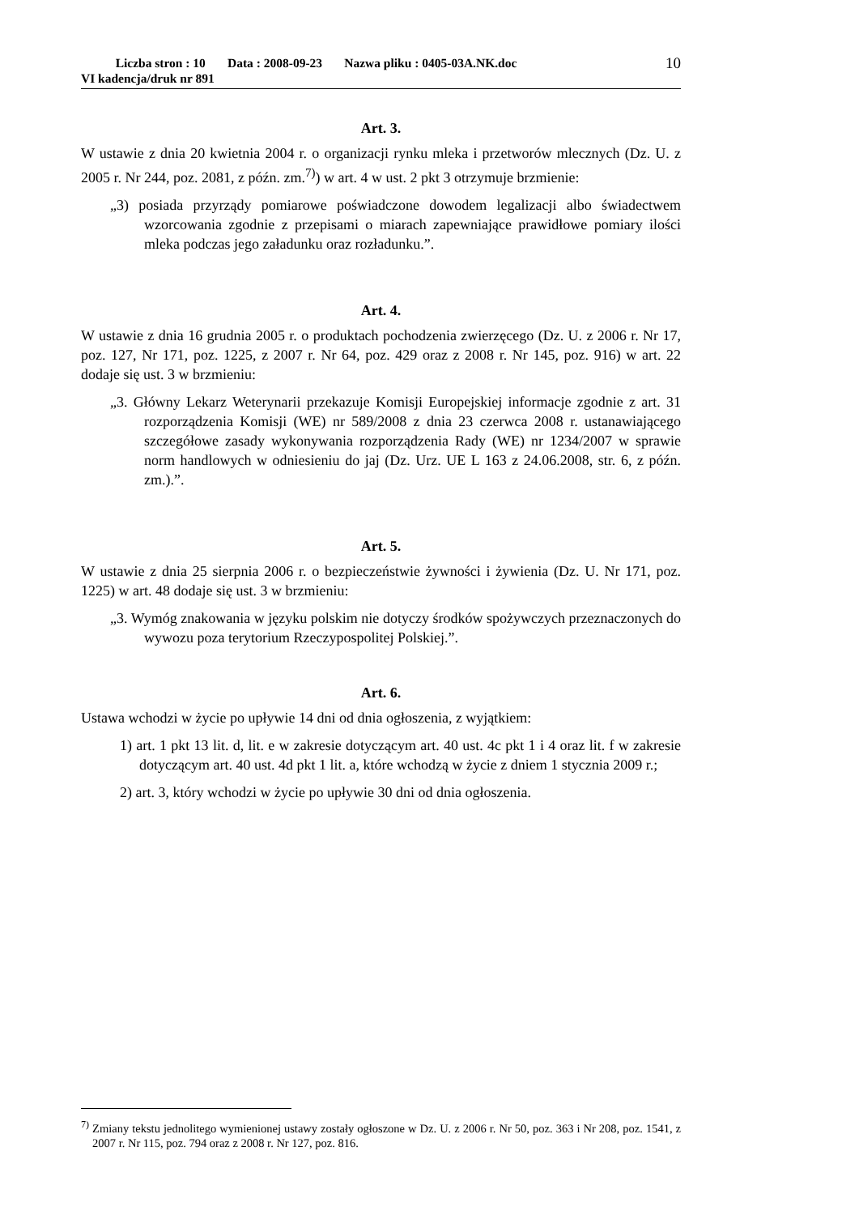Liczba stron : 10 Data : 2008-09-23 Nazwa pliku : 0405-03A.NK.doc
VI kadencja/druk nr 891
10
Art. 3.
W ustawie z dnia 20 kwietnia 2004 r. o organizacji rynku mleka i przetworów mlecznych (Dz. U. z 2005 r. Nr 244, poz. 2081, z późn. zm.<sup>7)</sup>) w art. 4 w ust. 2 pkt 3 otrzymuje brzmienie:
„3) posiada przyrządy pomiarowe poświadczone dowodem legalizacji albo świadectwem wzorcowania zgodnie z przepisami o miarach zapewniające prawidłowe pomiary ilości mleka podczas jego załadunku oraz rozładunku.”.
Art. 4.
W ustawie z dnia 16 grudnia 2005 r. o produktach pochodzenia zwierzęcego (Dz. U. z 2006 r. Nr 17, poz. 127, Nr 171, poz. 1225, z 2007 r. Nr 64, poz. 429 oraz z 2008 r. Nr 145, poz. 916) w art. 22 dodaje się ust. 3 w brzmieniu:
„3. Główny Lekarz Weterynarii przekazuje Komisji Europejskiej informacje zgodnie z art. 31 rozporządzenia Komisji (WE) nr 589/2008 z dnia 23 czerwca 2008 r. ustanawiającego szczegółowe zasady wykonywania rozporządzenia Rady (WE) nr 1234/2007 w sprawie norm handlowych w odniesieniu do jaj (Dz. Urz. UE L 163 z 24.06.2008, str. 6, z późn. zm.).”.
Art. 5.
W ustawie z dnia 25 sierpnia 2006 r. o bezpieczeństwie żywności i żywienia (Dz. U. Nr 171, poz. 1225) w art. 48 dodaje się ust. 3 w brzmieniu:
„3. Wymóg znakowania w języku polskim nie dotyczy środków spożywczych przeznaczonych do wywozu poza terytorium Rzeczypospolitej Polskiej.”.
Art. 6.
Ustawa wchodzi w życie po upływie 14 dni od dnia ogłoszenia, z wyjątkiem:
1) art. 1 pkt 13 lit. d, lit. e w zakresie dotyczącym art. 40 ust. 4c pkt 1 i 4 oraz lit. f w zakresie dotyczącym art. 40 ust. 4d pkt 1 lit. a, które wchodzą w życie z dniem 1 stycznia 2009 r.;
2) art. 3, który wchodzi w życie po upływie 30 dni od dnia ogłoszenia.
<sup>7)</sup> Zmiany tekstu jednolitego wymienionej ustawy zostały ogłoszone w Dz. U. z 2006 r. Nr 50, poz. 363 i Nr 208, poz. 1541, z 2007 r. Nr 115, poz. 794 oraz z 2008 r. Nr 127, poz. 816.